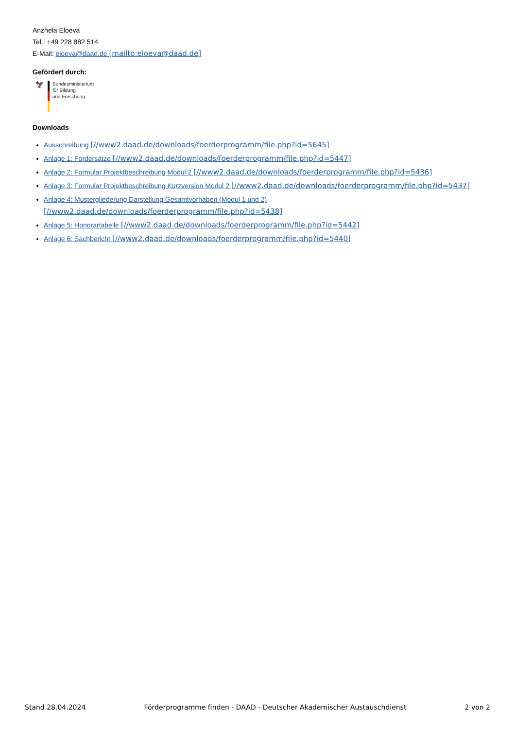Anzhela Eloeva
Tel.: +49 228 882 514
E-Mail: eloeva@daad.de [mailto:eloeva@daad.de]
Gefördert durch:
🦅
Bundesministerium
für Bildung
und Forschung
Downloads
Ausschreibung [//www2.daad.de/downloads/foerderprogramm/file.php?id=5645]
Anlage 1: Fördersätze [//www2.daad.de/downloads/foerderprogramm/file.php?id=5447]
Anlage 2: Formular Projektbeschreibung Modul 2 [//www2.daad.de/downloads/foerderprogramm/file.php?id=5436]
Anlage 3: Formular Projektbeschreibung Kurzversion Modul 2 [//www2.daad.de/downloads/foerderprogramm/file.php?id=5437]
Anlage 4: Mustergliederung Darstellung Gesamtvorhaben (Modul 1 und 2) [//www2.daad.de/downloads/foerderprogramm/file.php?id=5438]
Anlage 5: Honorartabelle [//www2.daad.de/downloads/foerderprogramm/file.php?id=5442]
Anlage 6: Sachbericht [//www2.daad.de/downloads/foerderprogramm/file.php?id=5440]
Stand 28.04.2024 Förderprogramme finden - DAAD - Deutscher Akademischer Austauschdienst 2 von 2